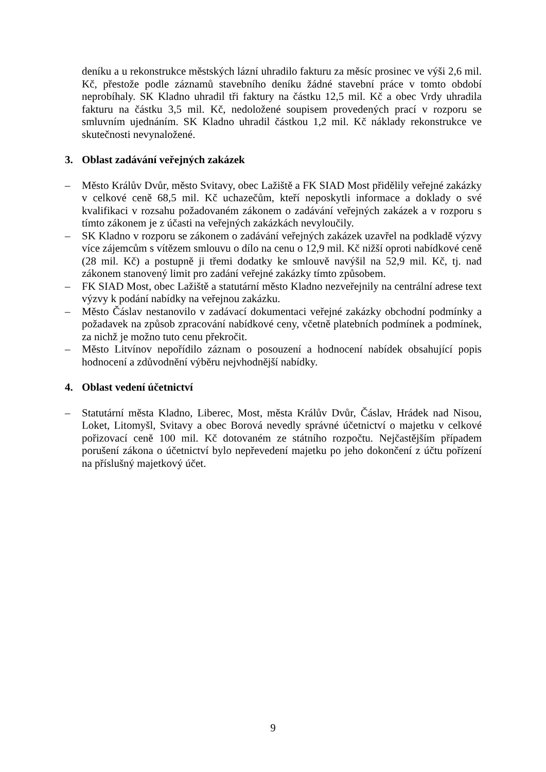deníku a u rekonstrukce městských lázní uhradilo fakturu za měsíc prosinec ve výši 2,6 mil. Kč, přestože podle záznamů stavebního deníku žádné stavební práce v tomto období neprobíhaly. SK Kladno uhradil tři faktury na částku 12,5 mil. Kč a obec Vrdy uhradila fakturu na částku 3,5 mil. Kč, nedoložené soupisem provedených prací v rozporu se smluvním ujednáním. SK Kladno uhradil částkou 1,2 mil. Kč náklady rekonstrukce ve skutečnosti nevynaložené.
3. Oblast zadávání veřejných zakázek
– Město Králův Dvůr, město Svitavy, obec Lažiště a FK SIAD Most přidělily veřejné zakázky v celkové ceně 68,5 mil. Kč uchazečům, kteří neposkytli informace a doklady o své kvalifikaci v rozsahu požadovaném zákonem o zadávání veřejných zakázek a v rozporu s tímto zákonem je z účasti na veřejných zakázkách nevyloučily.
– SK Kladno v rozporu se zákonem o zadávání veřejných zakázek uzavřel na podkladě výzvy více zájemcům s vítězem smlouvu o dílo na cenu o 12,9 mil. Kč nižší oproti nabídkové ceně (28 mil. Kč) a postupně ji třemi dodatky ke smlouvě navýšil na 52,9 mil. Kč, tj. nad zákonem stanovený limit pro zadání veřejné zakázky tímto způsobem.
– FK SIAD Most, obec Lažiště a statutární město Kladno nezveřejnily na centrální adrese text výzvy k podání nabídky na veřejnou zakázku.
– Město Čáslav nestanovilo v zadávací dokumentaci veřejné zakázky obchodní podmínky a požadavek na způsob zpracování nabídkové ceny, včetně platebních podmínek a podmínek, za nichž je možno tuto cenu překročit.
– Město Litvínov nepořídilo záznam o posouzení a hodnocení nabídek obsahující popis hodnocení a zdůvodnění výběru nejvhodnější nabídky.
4. Oblast vedení účetnictví
– Statutární města Kladno, Liberec, Most, města Králův Dvůr, Čáslav, Hrádek nad Nisou, Loket, Litomyšl, Svitavy a obec Borová nevedly správné účetnictví o majetku v celkové pořizovací ceně 100 mil. Kč dotovaném ze státního rozpočtu. Nejčastějším případem porušení zákona o účetnictví bylo nepřevedení majetku po jeho dokončení z účtu pořízení na příslušný majetkový účet.
9